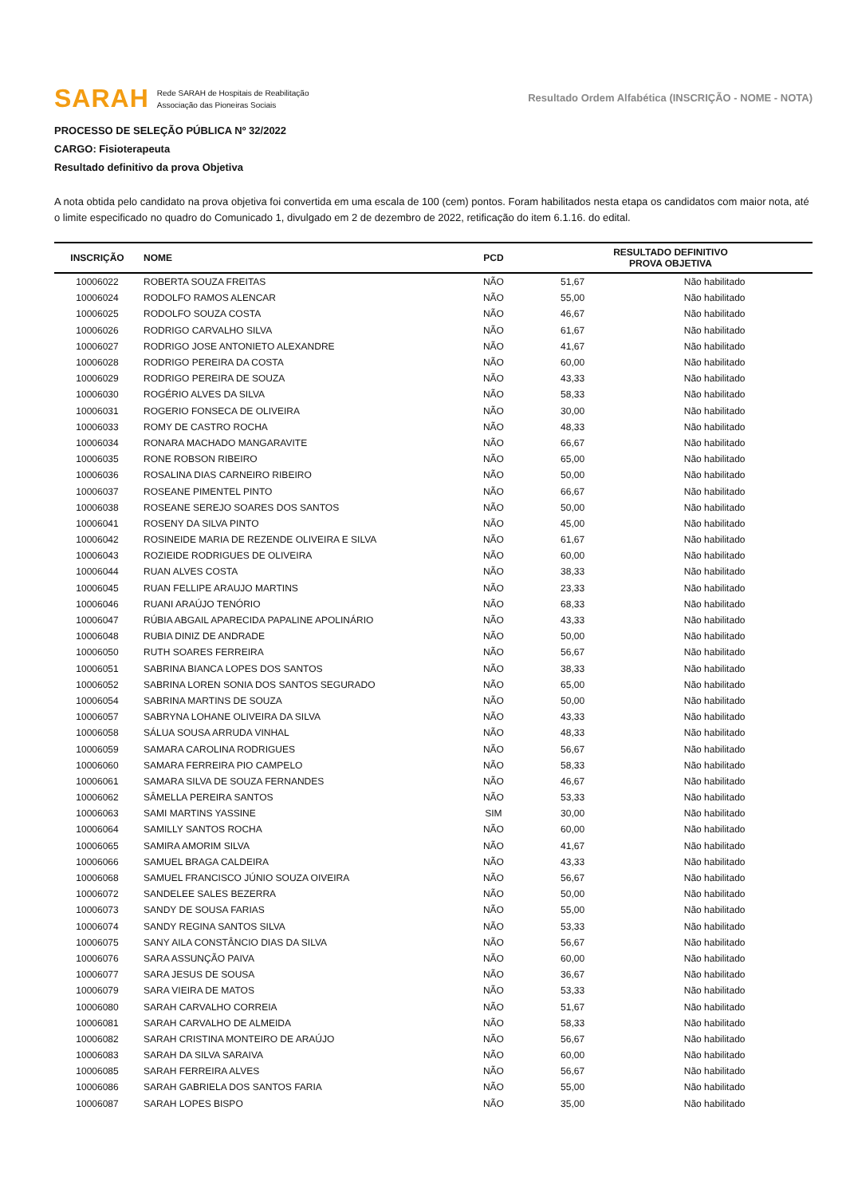SARAH
Rede SARAH de Hospitais de Reabilitação
Associação das Pioneiras Sociais
Resultado Ordem Alfabética (INSCRIÇÃO - NOME - NOTA)
PROCESSO DE SELEÇÃO PÚBLICA Nº 32/2022
CARGO: Fisioterapeuta
Resultado definitivo da prova Objetiva
A nota obtida pelo candidato na prova objetiva foi convertida em uma escala de 100 (cem) pontos. Foram habilitados nesta etapa os candidatos com maior nota, até o limite especificado no quadro do Comunicado 1, divulgado em 2 de dezembro de 2022, retificação do item 6.1.16. do edital.
| INSCRIÇÃO | NOME | PCD | RESULTADO DEFINITIVO PROVA OBJETIVA | |
| --- | --- | --- | --- | --- |
| 10006022 | ROBERTA SOUZA FREITAS | NÃO | 51,67 | Não habilitado |
| 10006024 | RODOLFO RAMOS ALENCAR | NÃO | 55,00 | Não habilitado |
| 10006025 | RODOLFO SOUZA COSTA | NÃO | 46,67 | Não habilitado |
| 10006026 | RODRIGO CARVALHO SILVA | NÃO | 61,67 | Não habilitado |
| 10006027 | RODRIGO JOSE ANTONIETO ALEXANDRE | NÃO | 41,67 | Não habilitado |
| 10006028 | RODRIGO PEREIRA DA COSTA | NÃO | 60,00 | Não habilitado |
| 10006029 | RODRIGO PEREIRA DE SOUZA | NÃO | 43,33 | Não habilitado |
| 10006030 | ROGÉRIO ALVES DA SILVA | NÃO | 58,33 | Não habilitado |
| 10006031 | ROGERIO FONSECA DE OLIVEIRA | NÃO | 30,00 | Não habilitado |
| 10006033 | ROMY DE CASTRO ROCHA | NÃO | 48,33 | Não habilitado |
| 10006034 | RONARA MACHADO MANGARAVITE | NÃO | 66,67 | Não habilitado |
| 10006035 | RONE ROBSON RIBEIRO | NÃO | 65,00 | Não habilitado |
| 10006036 | ROSALINA DIAS CARNEIRO RIBEIRO | NÃO | 50,00 | Não habilitado |
| 10006037 | ROSEANE PIMENTEL PINTO | NÃO | 66,67 | Não habilitado |
| 10006038 | ROSEANE SEREJO SOARES DOS SANTOS | NÃO | 50,00 | Não habilitado |
| 10006041 | ROSENY DA SILVA PINTO | NÃO | 45,00 | Não habilitado |
| 10006042 | ROSINEIDE MARIA DE REZENDE OLIVEIRA E SILVA | NÃO | 61,67 | Não habilitado |
| 10006043 | ROZIEIDE RODRIGUES DE OLIVEIRA | NÃO | 60,00 | Não habilitado |
| 10006044 | RUAN ALVES COSTA | NÃO | 38,33 | Não habilitado |
| 10006045 | RUAN FELLIPE ARAUJO MARTINS | NÃO | 23,33 | Não habilitado |
| 10006046 | RUANI ARAÚJO TENÓRIO | NÃO | 68,33 | Não habilitado |
| 10006047 | RÚBIA ABGAIL APARECIDA PAPALINE APOLINÁRIO | NÃO | 43,33 | Não habilitado |
| 10006048 | RUBIA DINIZ DE ANDRADE | NÃO | 50,00 | Não habilitado |
| 10006050 | RUTH SOARES FERREIRA | NÃO | 56,67 | Não habilitado |
| 10006051 | SABRINA BIANCA LOPES DOS SANTOS | NÃO | 38,33 | Não habilitado |
| 10006052 | SABRINA LOREN SONIA DOS SANTOS SEGURADO | NÃO | 65,00 | Não habilitado |
| 10006054 | SABRINA MARTINS DE SOUZA | NÃO | 50,00 | Não habilitado |
| 10006057 | SABRYNA LOHANE OLIVEIRA DA SILVA | NÃO | 43,33 | Não habilitado |
| 10006058 | SÁLUA SOUSA ARRUDA VINHAL | NÃO | 48,33 | Não habilitado |
| 10006059 | SAMARA CAROLINA RODRIGUES | NÃO | 56,67 | Não habilitado |
| 10006060 | SAMARA FERREIRA PIO CAMPELO | NÃO | 58,33 | Não habilitado |
| 10006061 | SAMARA SILVA DE SOUZA FERNANDES | NÃO | 46,67 | Não habilitado |
| 10006062 | SÂMELLA PEREIRA SANTOS | NÃO | 53,33 | Não habilitado |
| 10006063 | SAMI MARTINS YASSINE | SIM | 30,00 | Não habilitado |
| 10006064 | SAMILLY SANTOS ROCHA | NÃO | 60,00 | Não habilitado |
| 10006065 | SAMIRA AMORIM SILVA | NÃO | 41,67 | Não habilitado |
| 10006066 | SAMUEL BRAGA CALDEIRA | NÃO | 43,33 | Não habilitado |
| 10006068 | SAMUEL FRANCISCO JÚNIO SOUZA OIVEIRA | NÃO | 56,67 | Não habilitado |
| 10006072 | SANDELEE SALES BEZERRA | NÃO | 50,00 | Não habilitado |
| 10006073 | SANDY DE SOUSA FARIAS | NÃO | 55,00 | Não habilitado |
| 10006074 | SANDY REGINA SANTOS SILVA | NÃO | 53,33 | Não habilitado |
| 10006075 | SANY AILA CONSTÂNCIO DIAS DA SILVA | NÃO | 56,67 | Não habilitado |
| 10006076 | SARA ASSUNÇÃO PAIVA | NÃO | 60,00 | Não habilitado |
| 10006077 | SARA JESUS DE SOUSA | NÃO | 36,67 | Não habilitado |
| 10006079 | SARA VIEIRA DE MATOS | NÃO | 53,33 | Não habilitado |
| 10006080 | SARAH CARVALHO CORREIA | NÃO | 51,67 | Não habilitado |
| 10006081 | SARAH CARVALHO DE ALMEIDA | NÃO | 58,33 | Não habilitado |
| 10006082 | SARAH CRISTINA MONTEIRO DE ARAÚJO | NÃO | 56,67 | Não habilitado |
| 10006083 | SARAH DA SILVA SARAIVA | NÃO | 60,00 | Não habilitado |
| 10006085 | SARAH FERREIRA ALVES | NÃO | 56,67 | Não habilitado |
| 10006086 | SARAH GABRIELA DOS SANTOS FARIA | NÃO | 55,00 | Não habilitado |
| 10006087 | SARAH LOPES BISPO | NÃO | 35,00 | Não habilitado |